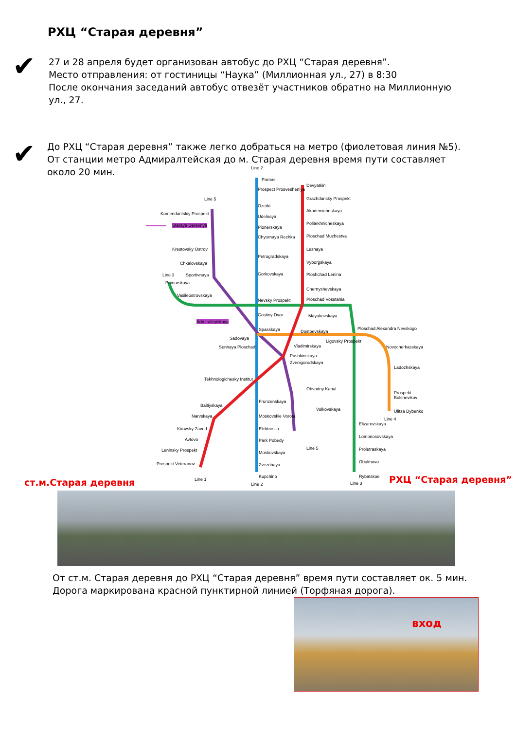РХЦ “Старая деревня”
✔
27 и 28 апреля будет организован автобус до РХЦ “Старая деревня”.
Место отправления: от гостиницы “Наука” (Миллионная ул., 27) в 8:30
После окончания заседаний автобус отвезёт участников обратно на Миллионную
ул., 27.
✔
До РХЦ “Старая деревня” также легко добраться на метро (фиолетовая линия №5).
От станции метро Адмиралтейская до м. Старая деревня время пути составляет
около 20 мин.
Line 2
Parnas
Prospect Prosvesheniya
Ozerki
Udelnaya
Pionerskaya
Chyornaya Rechka
Petrogradskaya
Gorkovskaya
Devyatkin
Grazhdansky Prospekt
Akademicheskaya
Politekhnicheskaya
Ploschad Muzhestva
Lesnaya
Vyborgskaya
Ploshchad Lenina
Chernyshevskaya
Line 5
Komendantskiy Prospekt
Staraya Derevnya
Krestovsky Ostrov
Chkalovskaya
Sportivnaya Line 3
Primorskaya
Vasileostrovskaya
Nevsky Prospekt Ploschad Vosstania
Gostiny Dvor Mayakovskaya
Admiralteyskaya
Spasskaya Dostoevskaya
Ploschad Alexandra Nevskogo
Sadovaya
Sennaya Ploschad Vladimirskaya
Ligovsky Prospekt
Novocherkasskaya
Pushkinskaya
Zvenigorodskaya
Ladozhskaya
Tekhnologichesky Institut
Obvodny Kanal
Prospekt Bolshevikov
Frunzenskaya
Baltiyskaya
Volkovskaya Ulitsa Dybenko
Narvskaya Moskovskie Vorota
Line 4
Elizarovskaya
Kirovsky Zavod Elektrosila
Lomonosovskaya
Avtovo Park Pobedy
Line 5 Leninsky Prospekt Proletraskaya
Moskovskaya
Obukhovo Prospekt Veteranov Zvezdnaya
Kupchino Rybatskoe
Line 1
Line 2 Line 3
ст.м.Старая деревня РХЦ “Старая деревня”
От ст.м. Старая деревня до РХЦ “Старая деревня” время пути составляет ок. 5 мин.
Дорога маркирована красной пунктирной линией (Торфяная дорога).
вход